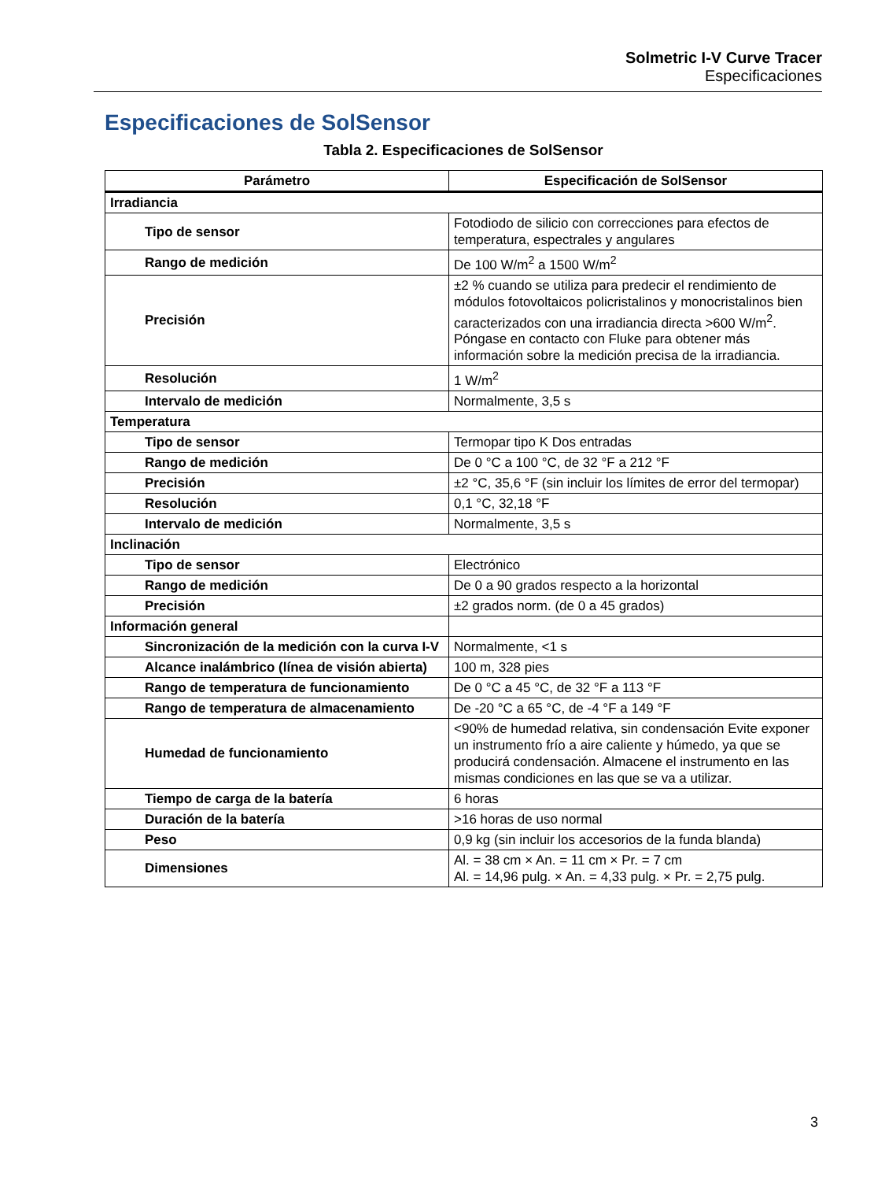Solmetric I-V Curve Tracer
Especificaciones
Especificaciones de SolSensor
Tabla 2. Especificaciones de SolSensor
| Parámetro | Especificación de SolSensor |
| --- | --- |
| Irradiancia | |
| Tipo de sensor | Fotodiodo de silicio con correcciones para efectos de temperatura, espectrales y angulares |
| Rango de medición | De 100 W/m<sup>2</sup> a 1500 W/m<sup>2</sup> |
| Precisión | ±2 % cuando se utiliza para predecir el rendimiento de módulos fotovoltaicos policristalinos y monocristalinos bien caracterizados con una irradiancia directa >600 W/m<sup>2</sup>. Póngase en contacto con Fluke para obtener más información sobre la medición precisa de la irradiancia. |
| Resolución | 1 W/m<sup>2</sup> |
| Intervalo de medición | Normalmente, 3,5 s |
| Temperatura | |
| Tipo de sensor | Termopar tipo K Dos entradas |
| Rango de medición | De 0 °C a 100 °C, de 32 °F a 212 °F |
| Precisión | ±2 °C, 35,6 °F (sin incluir los límites de error del termopar) |
| Resolución | 0,1 °C, 32,18 °F |
| Intervalo de medición | Normalmente, 3,5 s |
| Inclinación | |
| Tipo de sensor | Electrónico |
| Rango de medición | De 0 a 90 grados respecto a la horizontal |
| Precisión | ±2 grados norm. (de 0 a 45 grados) |
| Información general | |
| Sincronización de la medición con la curva I-V | Normalmente, <1 s |
| Alcance inalámbrico (línea de visión abierta) | 100 m, 328 pies |
| Rango de temperatura de funcionamiento | De 0 °C a 45 °C, de 32 °F a 113 °F |
| Rango de temperatura de almacenamiento | De -20 °C a 65 °C, de -4 °F a 149 °F |
| Humedad de funcionamiento | <90% de humedad relativa, sin condensación Evite exponer un instrumento frío a aire caliente y húmedo, ya que se producirá condensación. Almacene el instrumento en las mismas condiciones en las que se va a utilizar. |
| Tiempo de carga de la batería | 6 horas |
| Duración de la batería | >16 horas de uso normal |
| Peso | 0,9 kg (sin incluir los accesorios de la funda blanda) |
| Dimensiones | Al. = 38 cm × An. = 11 cm × Pr. = 7 cm Al. = 14,96 pulg. × An. = 4,33 pulg. × Pr. = 2,75 pulg. |
3